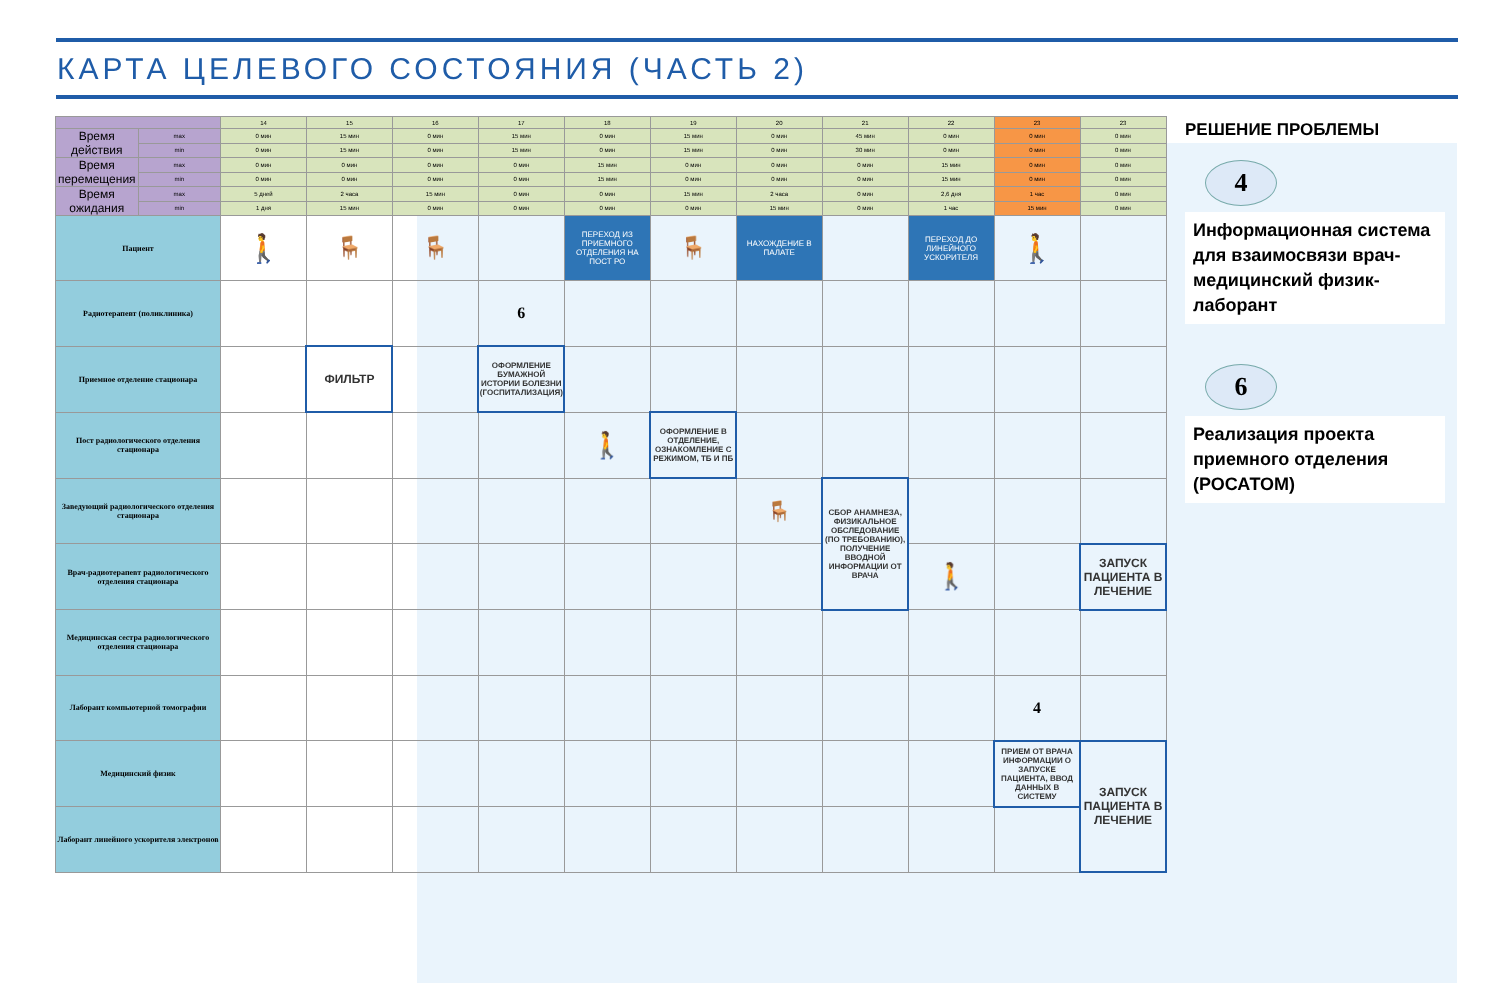КАРТА ЦЕЛЕВОГО СОСТОЯНИЯ (ЧАСТЬ 2)
| | | 14 | 15 | 16 | 17 | 18 | 19 | 20 | 21 | 22 | 23 | 23 |
| Время действия | max | 0 мин | 15 мин | 0 мин | 15 мин | 0 мин | 15 мин | 0 мин | 45 мин | 0 мин | 0 мин | 0 мин |
| | min | 0 мин | 15 мин | 0 мин | 15 мин | 0 мин | 15 мин | 0 мин | 30 мин | 0 мин | 0 мин | 0 мин |
| Время перемещения | max | 0 мин | 0 мин | 0 мин | 0 мин | 15 мин | 0 мин | 0 мин | 0 мин | 15 мин | 0 мин | 0 мин |
| | min | 0 мин | 0 мин | 0 мин | 0 мин | 15 мин | 0 мин | 0 мин | 0 мин | 15 мин | 0 мин | 0 мин |
| Время ожидания | max | 5 дней | 2 часа | 15 мин | 0 мин | 0 мин | 15 мин | 2 часа | 0 мин | 2,6 дня | 1 час | 0 мин |
| | min | 1 дня | 15 мин | 0 мин | 0 мин | 0 мин | 0 мин | 15 мин | 0 мин | 1 час | 15 мин | 0 мин |
| Пациент | | 🚶 | 🪑 | 🪑 | | ПЕРЕХОД ИЗ ПРИЕМНОГО ОТДЕЛЕНИЯ НА ПОСТ РО | 🪑 | НАХОЖДЕНИЕ В ПАЛАТЕ | | ПЕРЕХОД ДО ЛИНЕЙНОГО УСКОРИТЕЛЯ | 🚶 | |
| Радиотерапевт (поликлиника) | | | | | 6 | | | | | | | |
| Приемное отделение стационара | | | ФИЛЬТР | | ОФОРМЛЕНИЕ БУМАЖНОЙ ИСТОРИИ БОЛЕЗНИ (ГОСПИТАЛИЗАЦИЯ) | | | | | | | |
| Пост радиологического отделения стационара | | | | | | 🚶 | ОФОРМЛЕНИЕ В ОТДЕЛЕНИЕ, ОЗНАКОМЛЕНИЕ С РЕЖИМОМ, ТБ И ПБ | | | | | |
| Заведующий радиологического отделения стационара | | | | | | | | 🪑 | СБОР АНАМНЕЗА, ФИЗИКАЛЬНОЕ ОБСЛЕДОВАНИЕ (ПО ТРЕБОВАНИЮ), ПОЛУЧЕНИЕ ВВОДНОЙ ИНФОРМАЦИИ ОТ ВРАЧА | | | |
| Врач-радиотерапевт радиологического отделения стационара | | | | | | | | | | 🚶 | | ЗАПУСК ПАЦИЕНТА В ЛЕЧЕНИЕ |
| Медицинская сестра радиологического отделения стационара | | | | | | | | | | | | |
| Лаборант компьютерной томографии | | | | | | | | | | | 4 | |
| Медицинский физик | | | | | | | | | | | ПРИЕМ ОТ ВРАЧА ИНФОРМАЦИИ О ЗАПУСКЕ ПАЦИЕНТА, ВВОД ДАННЫХ В СИСТЕМУ | ЗАПУСК ПАЦИЕНТА В ЛЕЧЕНИЕ |
| Лаборант линейного ускорителя электронов | | | | | | | | | | | | |
РЕШЕНИЕ ПРОБЛЕМЫ
4
Информационная система для взаимосвязи врач-медицинский физик-лаборант
6
Реализация проекта приемного отделения (РОСАТОМ)